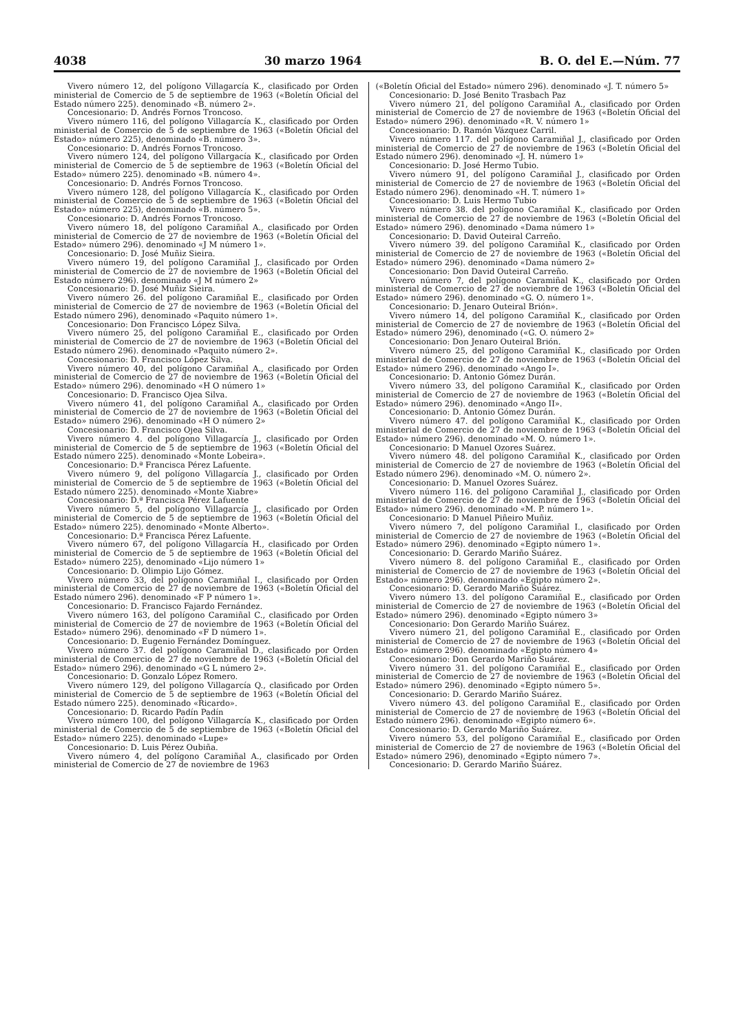4038 30 marzo 1964 B. O. del E.—Núm. 77
Vivero número 12, del polígono Villagarcía K., clasificado por Orden ministerial de Comercio de 5 de septiembre de 1963 («Boletín Oficial del Estado número 225). denominado «B. número 2».
Concesionario: D. Andrés Fornos Troncoso.
Vivero número 116, del polígono Villagarcía K., clasificado por Orden ministerial de Comercio de 5 de septiembre de 1963 («Boletín Oficial del Estado» número 225), denominado «B. número 3».
Concesionario: D. Andrés Fornos Troncoso.
Vivero número 124, del polígono Villargacía K., clasificado por Orden ministerial de Comercio de 5 de septiembre de 1963 («Boletín Oficial del Estado» número 225). denominado «B. número 4».
Concesionario: D. Andrés Fornos Troncoso.
Vivero número 128, del polígono Villagarcía K., clasificado por Orden ministerial de Comercio de 5 de septiembre de 1963 («Boletín Oficial del Estado» número 225), denominado «B. número 5».
Concesionario: D. Andrés Fornos Troncoso.
Vivero número 18, del polígono Caramiñal A., clasificado por Orden ministerial de Comercio de 27 de noviembre de 1963 («Boletín Oficial del Estado» número 296). denominado «J M número 1».
Concesionario: D. José Muñiz Sieira.
Vivero número 19, del polígono Caramiñal J., clasificado por Orden ministerial de Comercio de 27 de noviembre de 1963 («Boletín Oficial del Estado número 296). denominado «J M número 2»
Concesionario: D. José Muñiz Sieira.
Vivero número 26. del polígono Caramiñal E., clasificado por Orden ministerial de Comercio de 27 de noviembre de 1963 («Boletín Oficial del Estado número 296), denominado «Paquito número 1».
Concesionario: Don Francisco López Silva.
Vivero número 25, del polígono Caramiñal E., clasificado por Orden ministerial de Comercio de 27 de noviembre de 1963 («Boletín Oficial del Estado número 296). denominado «Paquito número 2».
Concesionario: D. Francisco López Silva.
Vivero número 40, del polígono Caramiñal A., clasificado por Orden ministerial de Comercio de 27 de noviembre de 1963 («Boletín Oficial del Estado» número 296). denominado «H O número 1»
Concesionario: D. Francisco Ojea Silva.
Vivero número 41, del polígono Caramiñal A., clasificado por Orden ministerial de Comercio de 27 de noviembre de 1963 («Boletín Oficial del Estado» número 296). denominado «H O número 2»
Concesionario: D. Francisco Ojea Silva.
Vivero número 4. del polígono Villagarcía J., clasificado por Orden ministerial de Comercio de 5 de septiembre de 1963 («Boletín Oficial del Estado número 225). denominado «Monte Lobeira».
Concesionario: D.ª Francisca Pérez Lafuente.
Vivero número 9, del polígono Villagarcía J., clasificado por Orden ministerial de Comercio de 5 de septiembre de 1963 («Boletín Oficial del Estado número 225). denominado «Monte Xiabre»
Concesionario: D.ª Francisca Pérez Lafuente
Vivero número 5, del polígono Villagarcía J., clasificado por Orden ministerial de Comercio de 5 de septiembre de 1963 («Boletín Oficial del Estado» número 225). denominado «Monte Alberto».
Concesionario: D.ª Francisca Pérez Lafuente.
Vivero número 67, del polígono Villagarcía H., clasificado por Orden ministerial de Comercio de 5 de septiembre de 1963 («Boletín Oficial del Estado» número 225), denominado «Lijo número 1»
Concesionario: D. Olimpio Lijo Gómez.
Vivero número 33, del polígono Caramiñal I., clasificado por Orden ministerial de Comercio de 27 de noviembre de 1963 («Boletín Oficial del Estado número 296). denominado «F P número 1».
Concesionario: D. Francisco Fajardo Fernández.
Vivero número 163, del polígono Caramiñal C., clasificado por Orden ministerial de Comercio de 27 de noviembre de 1963 («Boletín Oficial del Estado» número 296). denominado «F D número 1».
Concesionario: D. Eugenio Fernández Domínguez.
Vivero número 37. del polígono Caramiñal D., clasificado por Orden ministerial de Comercio de 27 de noviembre de 1963 («Boletín Oficial del Estado» número 296). denominado «G L número 2».
Concesionario: D. Gonzalo López Romero.
Vivero número 129, del polígono Villagarcía Q., clasificado por Orden ministerial de Comercio de 5 de septiembre de 1963 («Boletín Oficial del Estado número 225). denominado «Ricardo».
Concesionario: D. Ricardo Padín Padín
Vivero número 100, del polígono Villagarcía K., clasificado por Orden ministerial de Comercio de 5 de septiembre de 1963 («Boletín Oficial del Estado» número 225). denominado «Lupe»
Concesionario: D. Luis Pérez Oubiña.
Vivero número 4, del polígono Caramiñal A., clasificado por Orden ministerial de Comercio de 27 de noviembre de 1963
(«Boletín Oficial del Estado» número 296). denominado «J. T. número 5»
Concesionario: D. José Benito Trasbach Paz
Vivero número 21, del polígono Caramiñal A., clasificado por Orden ministerial de Comercio de 27 de noviembre de 1963 («Boletín Oficial del Estado» número 296). denominado «R. V. número 1»
Concesionario: D. Ramón Vázquez Carril.
Vivero número 117. del polígono Caramiñal J., clasificado por Orden ministerial de Comercio de 27 de noviembre de 1963 («Boletín Oficial del Estado número 296). denominado «J. H. número 1»
Concesionario: D. José Hermo Tubio.
Vivero número 91, del polígono Caramiñal J., clasificado por Orden ministerial de Comercio de 27 de noviembre de 1963 («Boletín Oficial del Estado número 296). denominado «H. T. número 1»
Concesionario: D. Luis Hermo Tubio
Vivero número 38. del polígono Caramiñal K., clasificado por Orden ministerial de Comercio de 27 de noviembre de 1963 («Boletín Oficial del Estado» número 296). denominado «Dama número 1»
Concesionario: D. David Outeiral Carreño.
Vivero número 39. del polígono Caramiñal K., clasificado por Orden ministerial de Comercio de 27 de noviembre de 1963 («Boletín Oficial del Estado» número 296). denominado «Dama número 2»
Concesionario: Don David Outeiral Carreño.
Vivero número 7, del polígono Caramiñal K., clasificado por Orden ministerial de Comercio de 27 de noviembre de 1963 («Boletín Oficial del Estado» número 296). denominado «G. O. número 1».
Concesionario: D. Jenaro Outeiral Brión».
Vivero número 14, del polígono Caramiñal K., clasificado por Orden ministerial de Comercio de 27 de noviembre de 1963 («Boletín Oficial del Estado» número 296), denominado («G. O. número 2»
Concesionario: Don Jenaro Outeiral Brión.
Vivero número 25, del polígono Caramiñal K., clasificado por Orden ministerial de Comercio de 27 de noviembre de 1963 («Boletín Oficial del Estado» número 296). denominado «Ango I».
Concesionario: D. Antonio Gómez Durán.
Vivero número 33, del polígono Caramiñal K., clasificado por Orden ministerial de Comercio de 27 de noviembre de 1963 («Boletín Oficial del Estado» número 296). denominado «Ango II».
Concesionario: D. Antonio Gómez Durán.
Vivero número 47. del polígono Caramiñal K., clasificado por Orden ministerial de Comercio de 27 de noviembre de 1963 («Boletín Oficial del Estado» número 296). denominado «M. O. número 1».
Concesionario: D Manuel Ozores Suárez.
Vivero número 48. del polígono Caramiñal K., clasificado por Orden ministerial de Comercio de 27 de noviembre de 1963 («Boletín Oficial del Estado número 296). denominado «M. O. número 2».
Concesionario: D. Manuel Ozores Suárez.
Vivero número 116. del polígono Caramiñal J., clasificado por Orden ministerial de Comercio de 27 de noviembre de 1963 («Boletín Oficial del Estado» número 296). denominado «M. P. número 1».
Concesionario: D Manuel Piñeiro Muñiz.
Vivero número 7, del polígono Caramiñal I., clasificado por Orden ministerial de Comercio de 27 de noviembre de 1963 («Boletín Oficial del Estado» número 296). denominado «Egipto número 1».
Concesionario: D. Gerardo Mariño Suárez.
Vivero número 8. del polígono Caramiñal E., clasificado por Orden ministerial de Comercio de 27 de noviembre de 1963 («Boletín Oficial del Estado» número 296). denominado «Egipto número 2».
Concesionario: D. Gerardo Mariño Suárez.
Vivero número 13. del polígono Caramiñal E., clasificado por Orden ministerial de Comercio de 27 de noviembre de 1963 («Boletín Oficial del Estado» número 296). denominado «Egipto número 3»
Concesionario: Don Gerardo Mariño Suárez.
Vivero número 21, del polígono Caramiñal E., clasificado por Orden ministerial de Comercio de 27 de noviembre de 1963 («Boletín Oficial del Estado» número 296). denominado «Egipto número 4»
Concesionario: Don Gerardo Mariño Suárez.
Vivero número 31. del polígono Caramiñal E., clasificado por Orden ministerial de Comercio de 27 de noviembre de 1963 («Boletín Oficial del Estado» número 296). denominado «Egipto número 5».
Concesionario: D. Gerardo Mariño Suárez.
Vivero número 43. del polígono Caramiñal E., clasificado por Orden ministerial de Comercio de 27 de noviembre de 1963 («Boletín Oficial del Estado número 296). denominado «Egipto número 6».
Concesionario: D. Gerardo Mariño Suárez.
Vivero número 53, del polígono Caramiñal E., clasificado por Orden ministerial de Comercio de 27 de noviembre de 1963 («Boletín Oficial del Estado» número 296), denominado «Egipto número 7».
Concesionario: D. Gerardo Mariño Suárez.